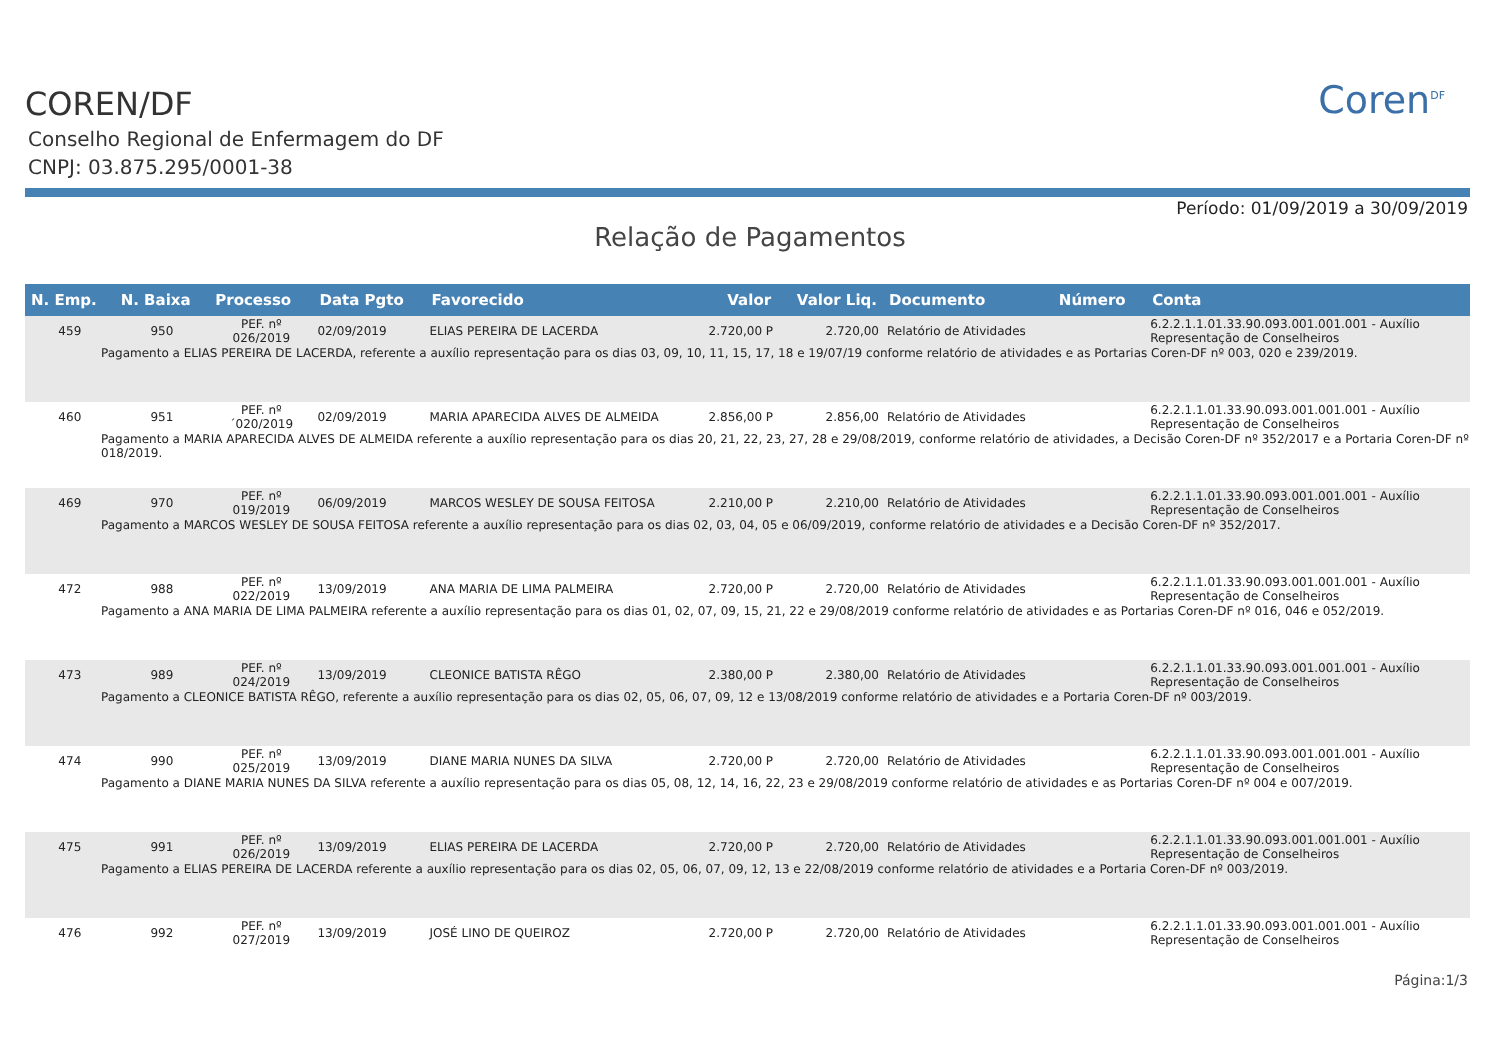COREN/DF
Conselho Regional de Enfermagem do DF
CNPJ: 03.875.295/0001-38
Coren<sup>DF</sup>
Período: 01/09/2019 a 30/09/2019
Relação de Pagamentos
| N. Emp. | N. Baixa | Processo | Data Pgto | Favorecido | Valor | Valor Liq. | Documento | Número | Conta |
| --- | --- | --- | --- | --- | --- | --- | --- | --- | --- |
| 459 | 950 | PEF. nº 026/2019 | 02/09/2019 | ELIAS PEREIRA DE LACERDA | 2.720,00 P | 2.720,00 | Relatório de Atividades | | 6.2.2.1.1.01.33.90.093.001.001.001 - Auxílio Representação de Conselheiros |
| Pagamento a ELIAS PEREIRA DE LACERDA, referente a auxílio representação para os dias 03, 09, 10, 11, 15, 17, 18 e 19/07/19 conforme relatório de atividades e as Portarias Coren-DF nº 003, 020 e 239/2019. | | | | | | | | | |
| 460 | 951 | PEF. nº ´020/2019 | 02/09/2019 | MARIA APARECIDA ALVES DE ALMEIDA | 2.856,00 P | 2.856,00 | Relatório de Atividades | | 6.2.2.1.1.01.33.90.093.001.001.001 - Auxílio Representação de Conselheiros |
| Pagamento a MARIA APARECIDA ALVES DE ALMEIDA referente a auxílio representação para os dias 20, 21, 22, 23, 27, 28 e 29/08/2019, conforme relatório de atividades, a Decisão Coren-DF nº 352/2017 e a Portaria Coren-DF nº 018/2019. | | | | | | | | | |
| 469 | 970 | PEF. nº 019/2019 | 06/09/2019 | MARCOS WESLEY DE SOUSA FEITOSA | 2.210,00 P | 2.210,00 | Relatório de Atividades | | 6.2.2.1.1.01.33.90.093.001.001.001 - Auxílio Representação de Conselheiros |
| Pagamento a MARCOS WESLEY DE SOUSA FEITOSA referente a auxílio representação para os dias 02, 03, 04, 05 e 06/09/2019, conforme relatório de atividades e a Decisão Coren-DF nº 352/2017. | | | | | | | | | |
| 472 | 988 | PEF. nº 022/2019 | 13/09/2019 | ANA MARIA DE LIMA PALMEIRA | 2.720,00 P | 2.720,00 | Relatório de Atividades | | 6.2.2.1.1.01.33.90.093.001.001.001 - Auxílio Representação de Conselheiros |
| Pagamento a ANA MARIA DE LIMA PALMEIRA referente a auxílio representação para os dias 01, 02, 07, 09, 15, 21, 22 e 29/08/2019 conforme relatório de atividades e as Portarias Coren-DF nº 016, 046 e 052/2019. | | | | | | | | | |
| 473 | 989 | PEF. nº 024/2019 | 13/09/2019 | CLEONICE BATISTA RÊGO | 2.380,00 P | 2.380,00 | Relatório de Atividades | | 6.2.2.1.1.01.33.90.093.001.001.001 - Auxílio Representação de Conselheiros |
| Pagamento a CLEONICE BATISTA RÊGO, referente a auxílio representação para os dias 02, 05, 06, 07, 09, 12 e 13/08/2019 conforme relatório de atividades e a Portaria Coren-DF nº 003/2019. | | | | | | | | | |
| 474 | 990 | PEF. nº 025/2019 | 13/09/2019 | DIANE MARIA NUNES DA SILVA | 2.720,00 P | 2.720,00 | Relatório de Atividades | | 6.2.2.1.1.01.33.90.093.001.001.001 - Auxílio Representação de Conselheiros |
| Pagamento a DIANE MARIA NUNES DA SILVA referente a auxílio representação para os dias 05, 08, 12, 14, 16, 22, 23 e 29/08/2019 conforme relatório de atividades e as Portarias Coren-DF nº 004 e 007/2019. | | | | | | | | | |
| 475 | 991 | PEF. nº 026/2019 | 13/09/2019 | ELIAS PEREIRA DE LACERDA | 2.720,00 P | 2.720,00 | Relatório de Atividades | | 6.2.2.1.1.01.33.90.093.001.001.001 - Auxílio Representação de Conselheiros |
| Pagamento a ELIAS PEREIRA DE LACERDA referente a auxílio representação para os dias 02, 05, 06, 07, 09, 12, 13 e 22/08/2019 conforme relatório de atividades e a Portaria Coren-DF nº 003/2019. | | | | | | | | | |
| 476 | 992 | PEF. nº 027/2019 | 13/09/2019 | JOSÉ LINO DE QUEIROZ | 2.720,00 P | 2.720,00 | Relatório de Atividades | | 6.2.2.1.1.01.33.90.093.001.001.001 - Auxílio Representação de Conselheiros |
Página:1/3